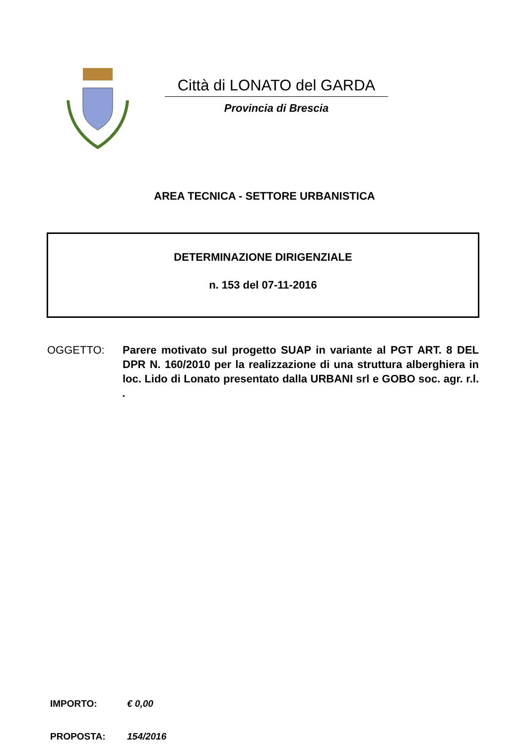Città di LONATO del GARDA
Provincia di Brescia
AREA TECNICA - SETTORE URBANISTICA
DETERMINAZIONE DIRIGENZIALE
n. 153 del 07-11-2016
OGGETTO: Parere motivato sul progetto SUAP in variante al PGT ART. 8 DEL DPR N. 160/2010 per la realizzazione di una struttura alberghiera in loc. Lido di Lonato presentato dalla URBANI srl e GOBO soc. agr. r.l. .
IMPORTO: € 0,00
PROPOSTA: 154/2016